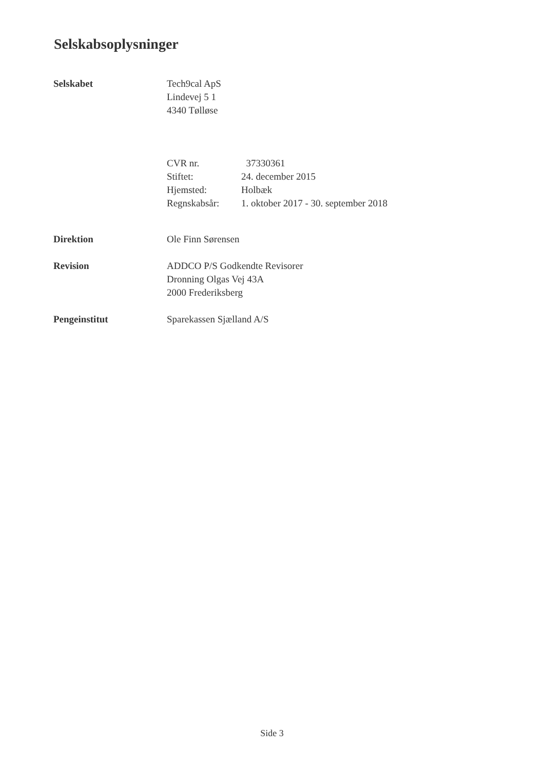Selskabsoplysninger
Selskabet Tech9cal ApS
Lindevej 5 1
4340 Tølløse
CVR nr. 37330361
Stiftet: 24. december 2015
Hjemsted: Holbæk
Regnskabsår: 1. oktober 2017 - 30. september 2018
Direktion Ole Finn Sørensen
Revision ADDCO P/S Godkendte Revisorer
Dronning Olgas Vej 43A
2000 Frederiksberg
Pengeinstitut Sparekassen Sjælland A/S
Side 3